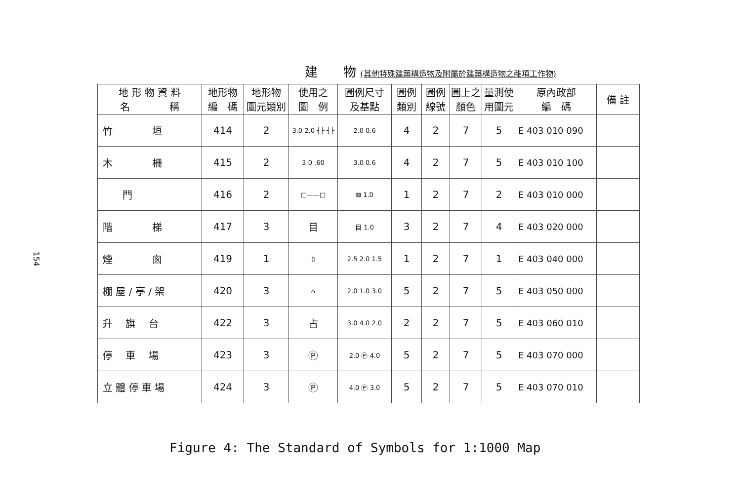154
建　　物 (其他特殊建築構造物及附屬於建築構造物之雜項工作物)
| 地 形 物 資 料 名 稱 | 地形物 編 碼 | 地形物 圖元類別 | 使用之 圖 例 | 圖例尺寸 及基點 | 圖例 類別 | 圖例 線號 | 圖上之 顏色 | 量測使 用圖元 | 原內政部 編 碼 | 備 註 |
| --- | --- | --- | --- | --- | --- | --- | --- | --- | --- | --- |
| 竹 垣 | 414 | 2 | 3.0 2.0 ┤├ ┤├ | 2.0 0.6 | 4 | 2 | 7 | 5 | E 403 010 090 | |
| 木 柵 | 415 | 2 | 3.0 .60 | 3.0 0.6 | 4 | 2 | 7 | 5 | E 403 010 100 | |
| 門 | 416 | 2 | □——□ | ⊠ 1.0 | 1 | 2 | 7 | 2 | E 403 010 000 | |
| 階 梯 | 417 | 3 | 目 | 目 1.0 | 3 | 2 | 7 | 4 | E 403 020 000 | |
| 煙 囪 | 419 | 1 | ▯ | 2.5 2.0 1.5 | 1 | 2 | 7 | 1 | E 403 040 000 | |
| 棚 屋 / 亭 / 架 | 420 | 3 | ⌂ | 2.0 1.0 3.0 | 5 | 2 | 7 | 5 | E 403 050 000 | |
| 升 旗 台 | 422 | 3 | 占 | 3.0 4.0 2.0 | 2 | 2 | 7 | 5 | E 403 060 010 | |
| 停 車 場 | 423 | 3 | Ⓟ | 2.0 Ⓟ 4.0 | 5 | 2 | 7 | 5 | E 403 070 000 | |
| 立 體 停 車 場 | 424 | 3 | Ⓟ | 4.0 Ⓟ 3.0 | 5 | 2 | 7 | 5 | E 403 070 010 | |
Figure 4: The Standard of Symbols for 1:1000 Map